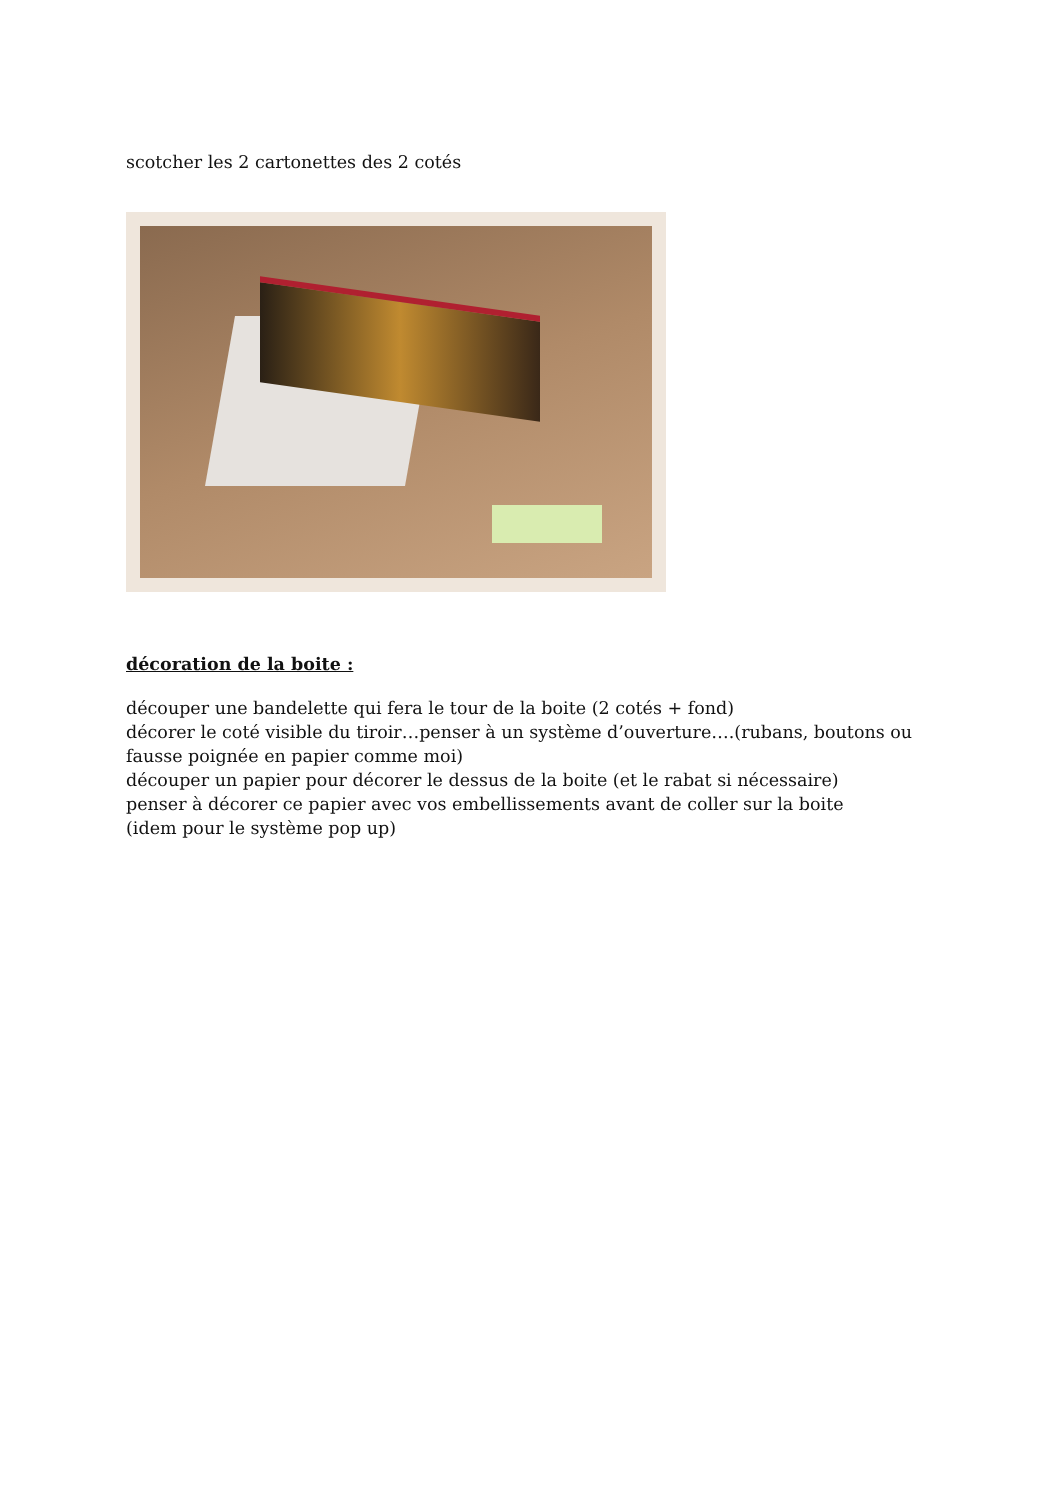scotcher les 2 cartonettes des 2 cotés
décoration de la boite :
découper une bandelette qui fera le tour de la boite (2 cotés + fond)
décorer le coté visible du tiroir…penser à un système d’ouverture….(rubans, boutons ou fausse poignée en papier comme moi)
découper un papier pour décorer le dessus de la boite (et le rabat si nécessaire)
penser à décorer ce papier avec vos embellissements avant de coller sur la boite
(idem pour le système pop up)